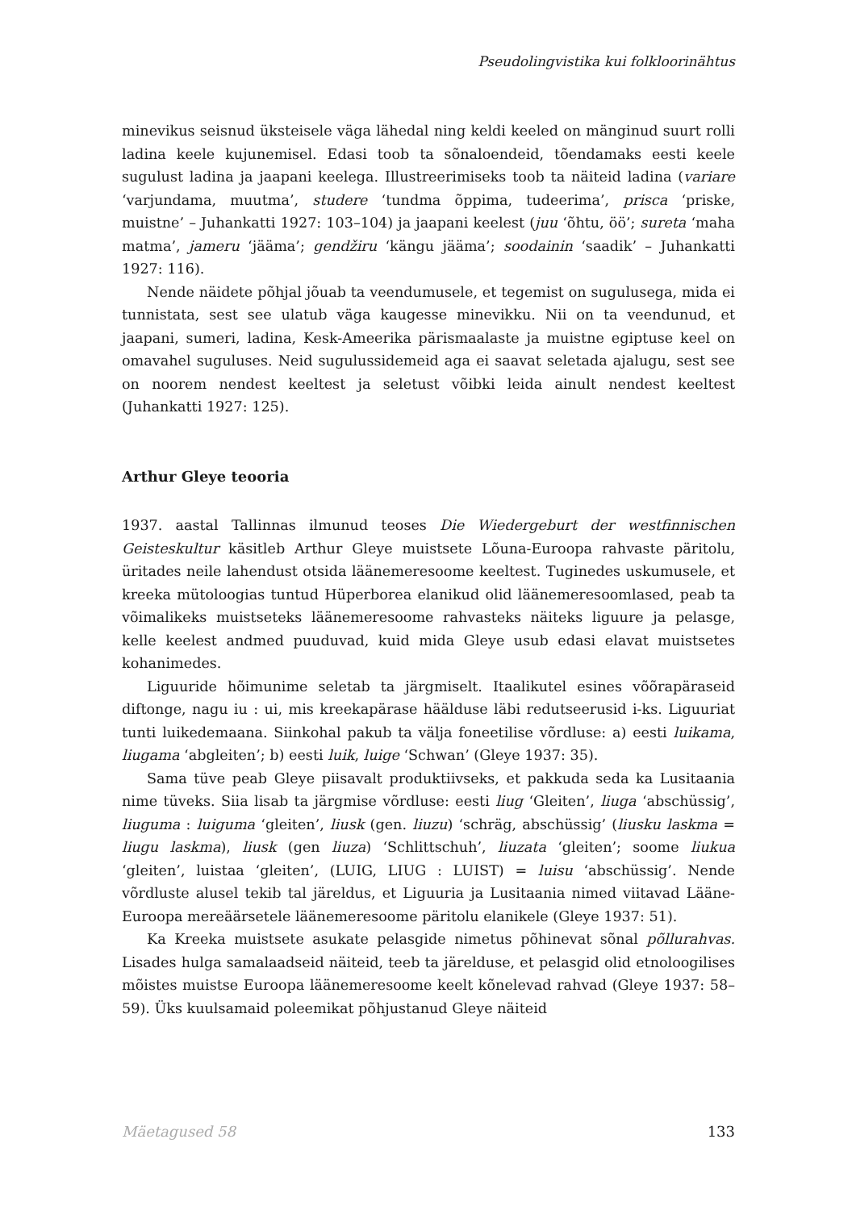Pseudolingvistika kui folkloorinähtus
minevikus seisnud üksteisele väga lähedal ning keldi keeled on mänginud suurt rolli ladina keele kujunemisel. Edasi toob ta sõnaloendeid, tõendamaks eesti keele sugulust ladina ja jaapani keelega. Illustreerimiseks toob ta näiteid ladina (variare ‘varjundama, muutma’, studere ‘tundma õppima, tudeerima’, prisca ‘priske, muistne’ – Juhankatti 1927: 103–104) ja jaapani keelest (juu ‘õhtu, öö’; sureta ‘maha matma’, jameru ‘jääma’; gendžiru ‘kängu jääma’; soodainin ‘saadik’ – Juhankatti 1927: 116).
Nende näidete põhjal jõuab ta veendumusele, et tegemist on sugulusega, mida ei tunnistata, sest see ulatub väga kaugesse minevikku. Nii on ta veendunud, et jaapani, sumeri, ladina, Kesk-Ameerika pärismaalaste ja muistne egiptuse keel on omavahel suguluses. Neid sugulussidemeid aga ei saavat seletada ajalugu, sest see on noorem nendest keeltest ja seletust võibki leida ainult nendest keeltest (Juhankatti 1927: 125).
Arthur Gleye teooria
1937. aastal Tallinnas ilmunud teoses Die Wiedergeburt der westfinnischen Geisteskultur käsitleb Arthur Gleye muistsete Lõuna-Euroopa rahvaste päritolu, üritades neile lahendust otsida läänemeresoome keeltest. Tuginedes uskumusele, et kreeka mütoloogias tuntud Hüperborea elanikud olid läänemeresoomlased, peab ta võimalikeks muistseteks läänemeresoome rahvasteks näiteks liguure ja pelasge, kelle keelest andmed puuduvad, kuid mida Gleye usub edasi elavat muistsetes kohanimedes.
Liguuride hõimunime seletab ta järgmiselt. Itaalikutel esines võõrapäraseid diftonge, nagu iu : ui, mis kreekapärase häälduse läbi redutseerusid i-ks. Liguuriat tunti luikedemaana. Siinkohal pakub ta välja foneetilise võrdluse: a) eesti luikama, liugama ‘abgleiten’; b) eesti luik, luige ‘Schwan’ (Gleye 1937: 35).
Sama tüve peab Gleye piisavalt produktiivseks, et pakkuda seda ka Lusitaania nime tüveks. Siia lisab ta järgmise võrdluse: eesti liug ‘Gleiten’, liuga ‘abschüssig’, liuguma : luiguma ‘gleiten’, liusk (gen. liuzu) ‘schräg, abschüssig’ (liusku laskma = liugu laskma), liusk (gen liuza) ‘Schlittschuh’, liuzata ‘gleiten’; soome liukua ‘gleiten’, luistaa ‘gleiten’, (LUIG, LIUG : LUIST) = luisu ‘abschüssig’. Nende võrdluste alusel tekib tal järeldus, et Liguuria ja Lusitaania nimed viitavad Lääne-Euroopa mereäärsetele läänemeresoome päritolu elanikele (Gleye 1937: 51).
Ka Kreeka muistsete asukate pelasgide nimetus põhinevat sõnal põllurahvas. Lisades hulga samalaadseid näiteid, teeb ta järelduse, et pelasgid olid etnoloogilises mõistes muistse Euroopa läänemeresoome keelt kõnelevad rahvad (Gleye 1937: 58–59). Üks kuulsamaid poleemikat põhjustanud Gleye näiteid
Mäetagused 58 133